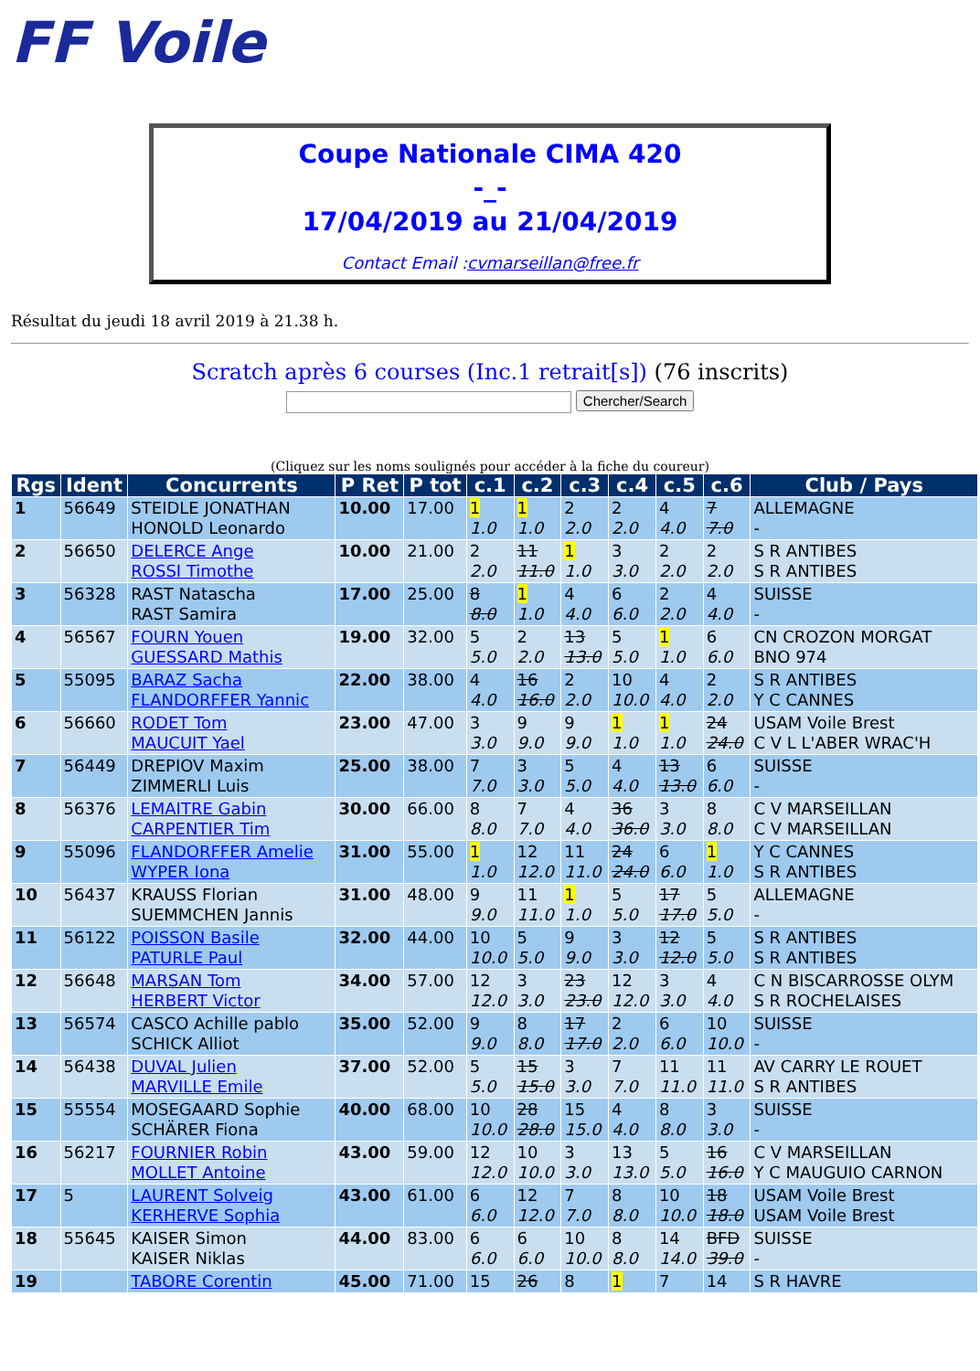FF Voile
Coupe Nationale CIMA 420
-_-
17/04/2019 au 21/04/2019
Contact Email :cvmarseillan@free.fr
Résultat du jeudi 18 avril 2019 à 21.38 h.
Scratch après 6 courses (Inc.1 retrait[s]) (76 inscrits)
Chercher/Search
(Cliquez sur les noms soulignés pour accéder à la fiche du coureur)
| Rgs | Ident | Concurrents | P Ret | P tot | c.1 | c.2 | c.3 | c.4 | c.5 | c.6 | Club / Pays |
| --- | --- | --- | --- | --- | --- | --- | --- | --- | --- | --- | --- |
| 1 | 56649 | STEIDLE JONATHAN HONOLD Leonardo | 10.00 | 17.00 | 1 1.0 | 1 1.0 | 2 2.0 | 2 2.0 | 4 4.0 | 7 7.0 | ALLEMAGNE - |
| 2 | 56650 | DELERCE Ange ROSSI Timothe | 10.00 | 21.00 | 2 2.0 | 11 11.0 | 1 1.0 | 3 3.0 | 2 2.0 | 2 2.0 | S R ANTIBES S R ANTIBES |
| 3 | 56328 | RAST Natascha RAST Samira | 17.00 | 25.00 | 8 8.0 | 1 1.0 | 4 4.0 | 6 6.0 | 2 2.0 | 4 4.0 | SUISSE - |
| 4 | 56567 | FOURN Youen GUESSARD Mathis | 19.00 | 32.00 | 5 5.0 | 2 2.0 | 13 13.0 | 5 5.0 | 1 1.0 | 6 6.0 | CN CROZON MORGAT BNO 974 |
| 5 | 55095 | BARAZ Sacha FLANDORFFER Yannic | 22.00 | 38.00 | 4 4.0 | 16 16.0 | 2 2.0 | 10 10.0 | 4 4.0 | 2 2.0 | S R ANTIBES Y C CANNES |
| 6 | 56660 | RODET Tom MAUCUIT Yael | 23.00 | 47.00 | 3 3.0 | 9 9.0 | 9 9.0 | 1 1.0 | 1 1.0 | 24 24.0 | USAM Voile Brest C V L L'ABER WRAC'H |
| 7 | 56449 | DREPIOV Maxim ZIMMERLI Luis | 25.00 | 38.00 | 7 7.0 | 3 3.0 | 5 5.0 | 4 4.0 | 13 13.0 | 6 6.0 | SUISSE - |
| 8 | 56376 | LEMAITRE Gabin CARPENTIER Tim | 30.00 | 66.00 | 8 8.0 | 7 7.0 | 4 4.0 | 36 36.0 | 3 3.0 | 8 8.0 | C V MARSEILLAN C V MARSEILLAN |
| 9 | 55096 | FLANDORFFER Amelie WYPER Iona | 31.00 | 55.00 | 1 1.0 | 12 12.0 | 11 11.0 | 24 24.0 | 6 6.0 | 1 1.0 | Y C CANNES S R ANTIBES |
| 10 | 56437 | KRAUSS Florian SUEMMCHEN Jannis | 31.00 | 48.00 | 9 9.0 | 11 11.0 | 1 1.0 | 5 5.0 | 17 17.0 | 5 5.0 | ALLEMAGNE - |
| 11 | 56122 | POISSON Basile PATURLE Paul | 32.00 | 44.00 | 10 10.0 | 5 5.0 | 9 9.0 | 3 3.0 | 12 12.0 | 5 5.0 | S R ANTIBES S R ANTIBES |
| 12 | 56648 | MARSAN Tom HERBERT Victor | 34.00 | 57.00 | 12 12.0 | 3 3.0 | 23 23.0 | 12 12.0 | 3 3.0 | 4 4.0 | C N BISCARROSSE OLYM S R ROCHELAISES |
| 13 | 56574 | CASCO Achille pablo SCHICK Alliot | 35.00 | 52.00 | 9 9.0 | 8 8.0 | 17 17.0 | 2 2.0 | 6 6.0 | 10 10.0 | SUISSE - |
| 14 | 56438 | DUVAL Julien MARVILLE Emile | 37.00 | 52.00 | 5 5.0 | 15 15.0 | 3 3.0 | 7 7.0 | 11 11.0 | 11 11.0 | AV CARRY LE ROUET S R ANTIBES |
| 15 | 55554 | MOSEGAARD Sophie SCHÄRER Fiona | 40.00 | 68.00 | 10 10.0 | 28 28.0 | 15 15.0 | 4 4.0 | 8 8.0 | 3 3.0 | SUISSE - |
| 16 | 56217 | FOURNIER Robin MOLLET Antoine | 43.00 | 59.00 | 12 12.0 | 10 10.0 | 3 3.0 | 13 13.0 | 5 5.0 | 16 16.0 | C V MARSEILLAN Y C MAUGUIO CARNON |
| 17 | 5 | LAURENT Solveig KERHERVE Sophia | 43.00 | 61.00 | 6 6.0 | 12 12.0 | 7 7.0 | 8 8.0 | 10 10.0 | 18 18.0 | USAM Voile Brest USAM Voile Brest |
| 18 | 55645 | KAISER Simon KAISER Niklas | 44.00 | 83.00 | 6 6.0 | 6 6.0 | 10 10.0 | 8 8.0 | 14 14.0 | BFD 39.0 | SUISSE - |
| 19 | | TABORE Corentin | 45.00 | 71.00 | 15 | 26 | 8 | 1 | 7 | 14 | S R HAVRE |